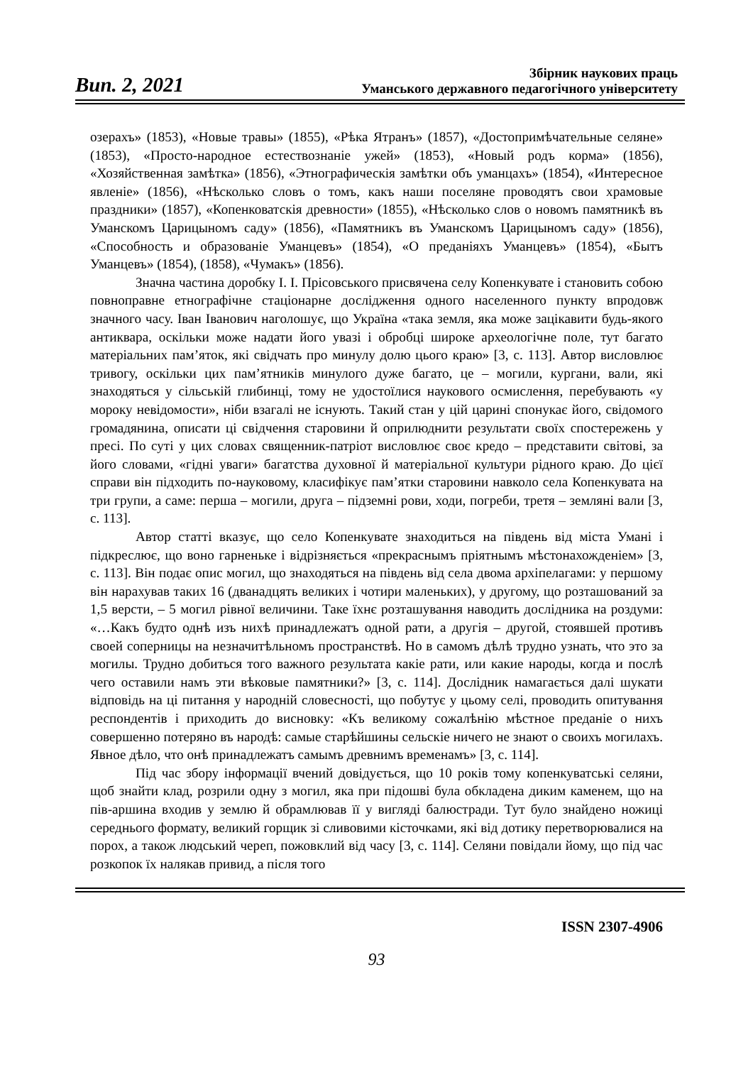Вип. 2, 2021
Збірник наукових праць
Уманського державного педагогічного університету
озерахъ» (1853), «Новые травы» (1855), «Рѣка Ятранъ» (1857), «Достопримѣчательные селяне» (1853), «Просто-народное естествознаніе ужей» (1853), «Новый родъ корма» (1856), «Хозяйственная замѣтка» (1856), «Этнографическія замѣтки объ уманцахъ» (1854), «Интересное явленіе» (1856), «Нѣсколько словъ о томъ, какъ наши поселяне проводятъ свои храмовые праздники» (1857), «Копенковатскія древности» (1855), «Нѣсколько слов о новомъ памятникѣ въ Уманскомъ Царицыномъ саду» (1856), «Памятникъ въ Уманскомъ Царицыномъ саду» (1856), «Способность и образованіе Уманцевъ» (1854), «О преданіяхъ Уманцевъ» (1854), «Бытъ Уманцевъ» (1854), (1858), «Чумакъ» (1856).
Значна частина доробку І. І. Прісовського присвячена селу Копенкувате і становить собою повноправне етнографічне стаціонарне дослідження одного населенного пункту впродовж значного часу. Іван Іванович наголошує, що Україна «така земля, яка може зацікавити будь-якого антиквара, оскільки може надати його увазі і обробці широке археологічне поле, тут багато матеріальних пам’яток, які свідчать про минулу долю цього краю» [3, с. 113]. Автор висловлює тривогу, оскільки цих пам’ятників минулого дуже багато, це – могили, кургани, вали, які знаходяться у сільській глибинці, тому не удостоїлися наукового осмислення, перебувають «у мороку невідомости», ніби взагалі не існують. Такий стан у цій царині спонукає його, свідомого громадянина, описати ці свідчення старовини й оприлюднити результати своїх спостережень у пресі. По суті у цих словах священник-патріот висловлює своє кредо – представити світові, за його словами, «гідні уваги» багатства духовної й матеріальної культури рідного краю. До цієї справи він підходить по-науковому, класифікує пам’ятки старовини навколо села Копенкувата на три групи, а саме: перша – могили, друга – підземні рови, ходи, погреби, третя – земляні вали [3, с. 113].
Автор статті вказує, що село Копенкувате знаходиться на південь від міста Умані і підкреслює, що воно гарненьке і відрізняється «прекраснымъ пріятнымъ мѣстонахожденіем» [3, с. 113]. Він подає опис могил, що знаходяться на південь від села двома архіпелагами: у першому він нарахував таких 16 (дванадцять великих і чотири маленьких), у другому, що розташований за 1,5 версти, – 5 могил рівної величини. Таке їхнє розташування наводить дослідника на роздуми: «…Какъ будто однѣ изъ нихѣ принадлежатъ одной рати, а другія – другой, стоявшей противъ своей соперницы на незначитѣльномъ пространствѣ. Но в самомъ дѣлѣ трудно узнать, что это за могилы. Трудно добиться того важного результата какіе рати, или какие народы, когда и послѣ чего оставили намъ эти вѣковые памятники?» [3, с. 114]. Дослідник намагається далі шукати відповідь на ці питання у народній словесності, що побутує у цьому селі, проводить опитування респондентів і приходить до висновку: «Къ великому сожалѣнію мѣстное преданіе о нихъ совершенно потеряно въ народѣ: самые старѣйшины сельскіе ничего не знают о своихъ могилахъ. Явное дѣло, что онѣ принадлежатъ самымъ древнимъ временамъ» [3, с. 114].
Під час збору інформації вчений довідується, що 10 років тому копенкуватські селяни, щоб знайти клад, розрили одну з могил, яка при підошві була обкладена диким каменем, що на пів-аршина входив у землю й обрамлював її у вигляді балюстради. Тут було знайдено ножиці середнього формату, великий горщик зі сливовими кісточками, які від дотику перетворювалися на порох, а також людський череп, пожовклий від часу [3, с. 114]. Селяни повідали йому, що під час розкопок їх налякав привид, а після того
ISSN 2307-4906
93